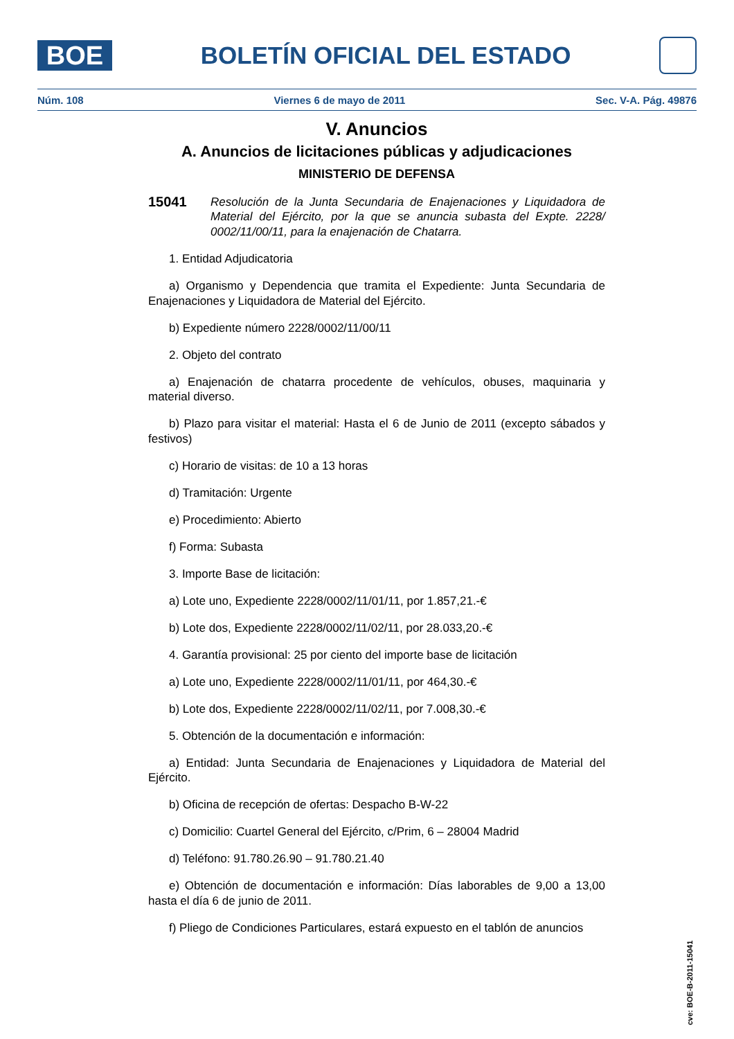BOE
BOLETÍN OFICIAL DEL ESTADO
Núm. 108 Viernes 6 de mayo de 2011 Sec. V-A. Pág. 49876
V. Anuncios
A. Anuncios de licitaciones públicas y adjudicaciones
MINISTERIO DE DEFENSA
15041
Resolución de la Junta Secundaria de Enajenaciones y Liquidadora de Material del Ejército, por la que se anuncia subasta del Expte. 2228/ 0002/11/00/11, para la enajenación de Chatarra.
1. Entidad Adjudicatoria
a) Organismo y Dependencia que tramita el Expediente: Junta Secundaria de Enajenaciones y Liquidadora de Material del Ejército.
b) Expediente número 2228/0002/11/00/11
2. Objeto del contrato
a) Enajenación de chatarra procedente de vehículos, obuses, maquinaria y material diverso.
b) Plazo para visitar el material: Hasta el 6 de Junio de 2011 (excepto sábados y festivos)
c) Horario de visitas: de 10 a 13 horas
d) Tramitación: Urgente
e) Procedimiento: Abierto
f) Forma: Subasta
3. Importe Base de licitación:
a) Lote uno, Expediente 2228/0002/11/01/11, por 1.857,21.-€
b) Lote dos, Expediente 2228/0002/11/02/11, por 28.033,20.-€
4. Garantía provisional: 25 por ciento del importe base de licitación
a) Lote uno, Expediente 2228/0002/11/01/11, por 464,30.-€
b) Lote dos, Expediente 2228/0002/11/02/11, por 7.008,30.-€
5. Obtención de la documentación e información:
a) Entidad: Junta Secundaria de Enajenaciones y Liquidadora de Material del Ejército.
b) Oficina de recepción de ofertas: Despacho B-W-22
c) Domicilio: Cuartel General del Ejército, c/Prim, 6 – 28004 Madrid
d) Teléfono: 91.780.26.90 – 91.780.21.40
e) Obtención de documentación e información: Días laborables de 9,00 a 13,00 hasta el día 6 de junio de 2011.
f) Pliego de Condiciones Particulares, estará expuesto en el tablón de anuncios
cve: BOE-B-2011-15041